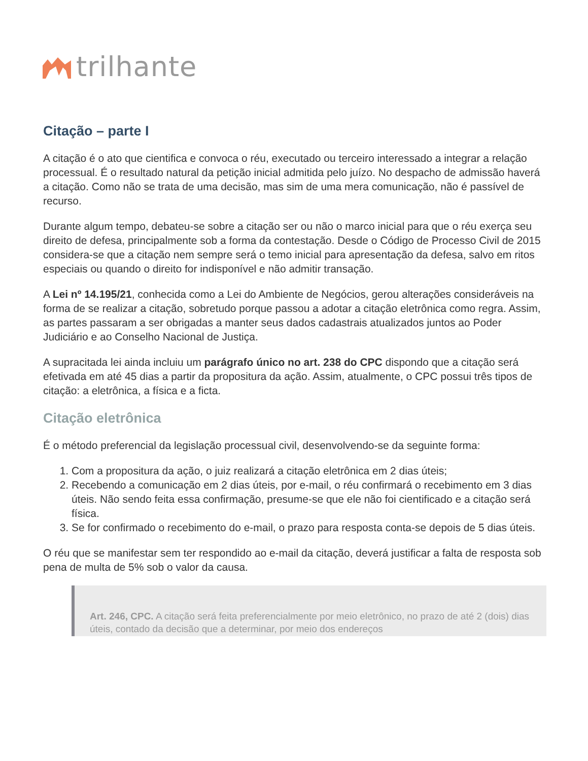trilhante
Citação – parte I
A citação é o ato que cientifica e convoca o réu, executado ou terceiro interessado a integrar a relação processual. É o resultado natural da petição inicial admitida pelo juízo. No despacho de admissão haverá a citação. Como não se trata de uma decisão, mas sim de uma mera comunicação, não é passível de recurso.
Durante algum tempo, debateu-se sobre a citação ser ou não o marco inicial para que o réu exerça seu direito de defesa, principalmente sob a forma da contestação. Desde o Código de Processo Civil de 2015 considera-se que a citação nem sempre será o temo inicial para apresentação da defesa, salvo em ritos especiais ou quando o direito for indisponível e não admitir transação.
A Lei nº 14.195/21, conhecida como a Lei do Ambiente de Negócios, gerou alterações consideráveis na forma de se realizar a citação, sobretudo porque passou a adotar a citação eletrônica como regra. Assim, as partes passaram a ser obrigadas a manter seus dados cadastrais atualizados juntos ao Poder Judiciário e ao Conselho Nacional de Justiça.
A supracitada lei ainda incluiu um parágrafo único no art. 238 do CPC dispondo que a citação será efetivada em até 45 dias a partir da propositura da ação. Assim, atualmente, o CPC possui três tipos de citação: a eletrônica, a física e a ficta.
Citação eletrônica
É o método preferencial da legislação processual civil, desenvolvendo-se da seguinte forma:
1. Com a propositura da ação, o juiz realizará a citação eletrônica em 2 dias úteis;
2. Recebendo a comunicação em 2 dias úteis, por e-mail, o réu confirmará o recebimento em 3 dias úteis. Não sendo feita essa confirmação, presume-se que ele não foi cientificado e a citação será física.
3. Se for confirmado o recebimento do e-mail, o prazo para resposta conta-se depois de 5 dias úteis.
O réu que se manifestar sem ter respondido ao e-mail da citação, deverá justificar a falta de resposta sob pena de multa de 5% sob o valor da causa.
Art. 246, CPC. A citação será feita preferencialmente por meio eletrônico, no prazo de até 2 (dois) dias úteis, contado da decisão que a determinar, por meio dos endereços